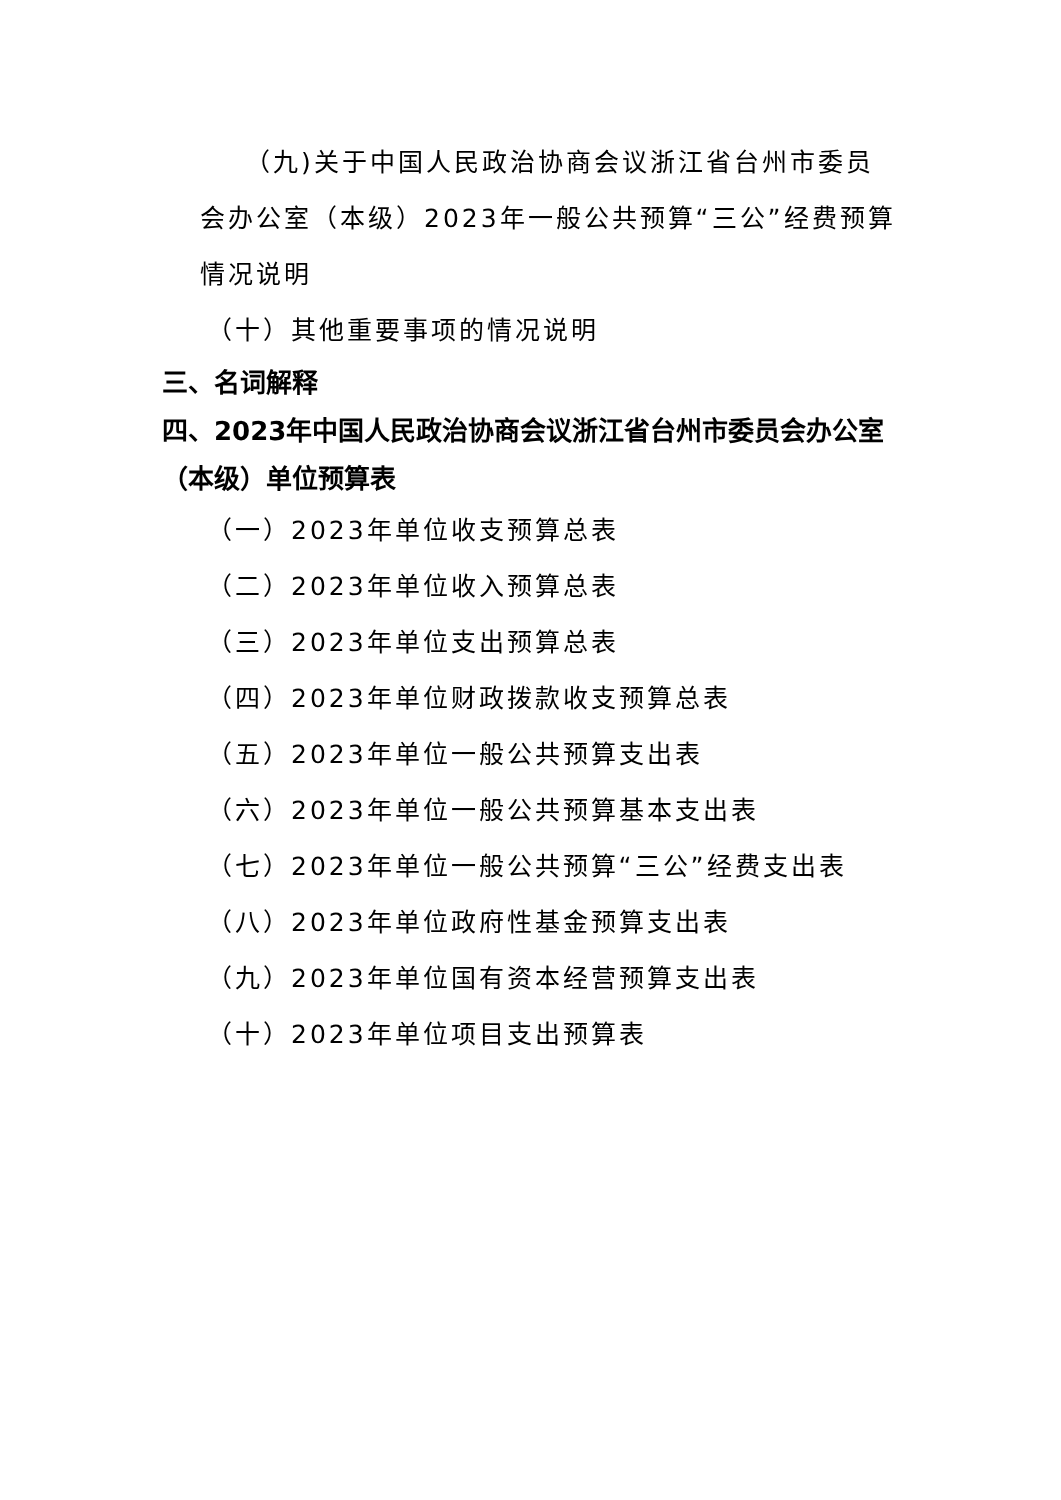（九)关于中国人民政治协商会议浙江省台州市委员会办公室（本级）2023年一般公共预算“三公”经费预算情况说明
（十）其他重要事项的情况说明
三、名词解释
四、2023年中国人民政治协商会议浙江省台州市委员会办公室（本级）单位预算表
（一）2023年单位收支预算总表
（二）2023年单位收入预算总表
（三）2023年单位支出预算总表
（四）2023年单位财政拨款收支预算总表
（五）2023年单位一般公共预算支出表
（六）2023年单位一般公共预算基本支出表
（七）2023年单位一般公共预算“三公”经费支出表
（八）2023年单位政府性基金预算支出表
（九）2023年单位国有资本经营预算支出表
（十）2023年单位项目支出预算表